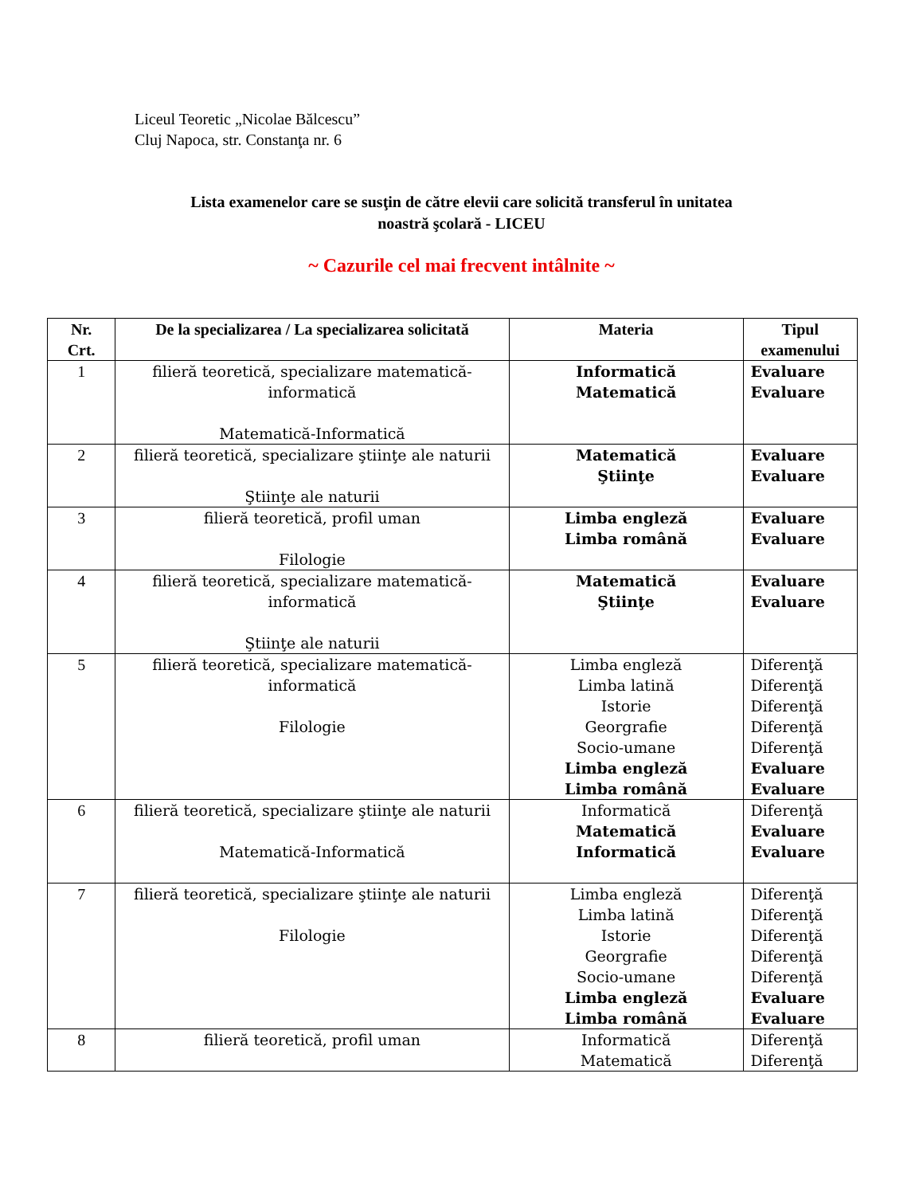Liceul Teoretic „Nicolae Bălcescu”
Cluj Napoca, str. Constanţa nr. 6
Lista examenelor care se susţin de către elevii care solicită transferul în unitatea
noastră şcolară - LICEU
~ Cazurile cel mai frecvent intâlnite ~
| Nr. Crt. | De la specializarea / La specializarea solicitată | Materia | Tipul examenului |
| --- | --- | --- | --- |
| 1 | filieră teoretică, specializare matematică- informatică Matematică-Informatică | Informatică Matematică | Evaluare Evaluare |
| 2 | filieră teoretică, specializare ştiinţe ale naturii Ştiinţe ale naturii | Matematică Ştiinţe | Evaluare Evaluare |
| 3 | filieră teoretică, profil uman Filologie | Limba engleză Limba română | Evaluare Evaluare |
| 4 | filieră teoretică, specializare matematică- informatică Ştiinţe ale naturii | Matematică Ştiinţe | Evaluare Evaluare |
| 5 | filieră teoretică, specializare matematică- informatică Filologie | Limba engleză Limba latină Istorie Georgrafie Socio-umane Limba engleză Limba română | Diferenţă Diferenţă Diferenţă Diferenţă Diferenţă Evaluare Evaluare |
| 6 | filieră teoretică, specializare ştiinţe ale naturii Matematică-Informatică | Informatică Matematică Informatică | Diferenţă Evaluare Evaluare |
| 7 | filieră teoretică, specializare ştiinţe ale naturii Filologie | Limba engleză Limba latină Istorie Georgrafie Socio-umane Limba engleză Limba română | Diferenţă Diferenţă Diferenţă Diferenţă Diferenţă Evaluare Evaluare |
| 8 | filieră teoretică, profil uman | Informatică Matematică | Diferenţă Diferenţă |